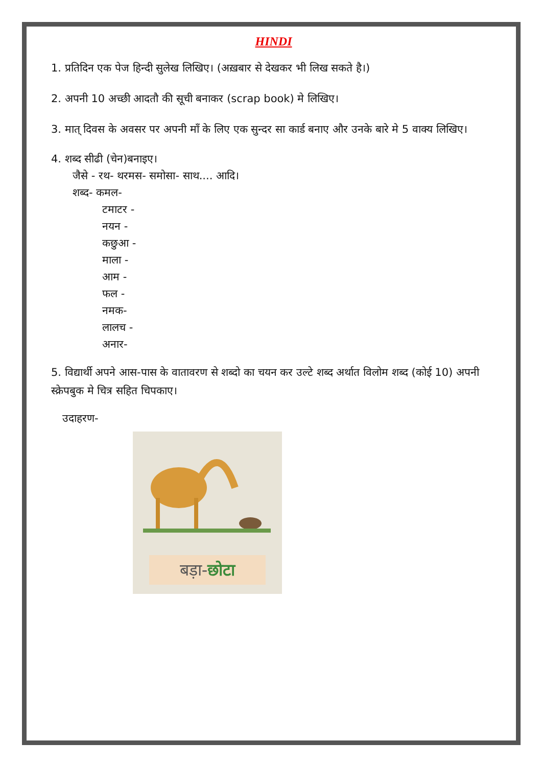HINDI
1. प्रतिदिन एक पेज हिन्दी सुलेख लिखिए। (अख़बार से देखकर भी लिख सकते है।)
2. अपनी 10 अच्छी आदतौ की सूची बनाकर (scrap book) मे लिखिए।
3. मात् दिवस के अवसर पर अपनी माँ के लिए एक सुन्दर सा कार्ड बनाए और उनके बारे मे 5 वाक्य लिखिए।
4. शब्द सीढी (चेन)बनाइए।
जैसे - रथ- थरमस- समोसा- साथ.... आदि।
शब्द- कमल-
टमाटर -
नयन -
कछुआ -
माला -
आम -
फल -
नमक-
लालच -
अनार-
5. विद्यार्थी अपने आस-पास के वातावरण से शब्दो का चयन कर उल्टे शब्द अर्थात विलोम शब्द (कोई 10) अपनी स्क्रेपबुक मे चित्र सहित चिपकाए।
उदाहरण-
बड़ा-छोटा